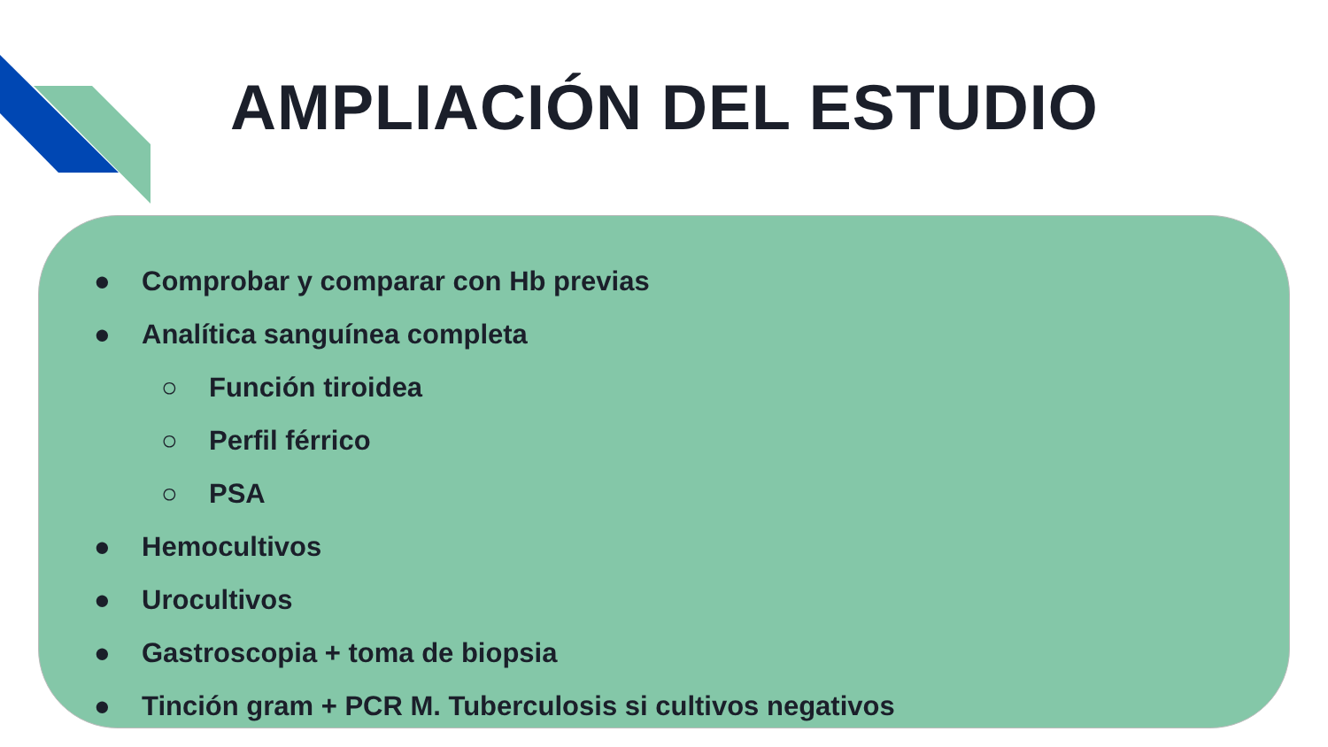AMPLIACIÓN DEL ESTUDIO
● Comprobar y comparar con Hb previas
● Analítica sanguínea completa
○ Función tiroidea
○ Perfil férrico
○ PSA
● Hemocultivos
● Urocultivos
● Gastroscopia + toma de biopsia
● Tinción gram + PCR M. Tuberculosis si cultivos negativos